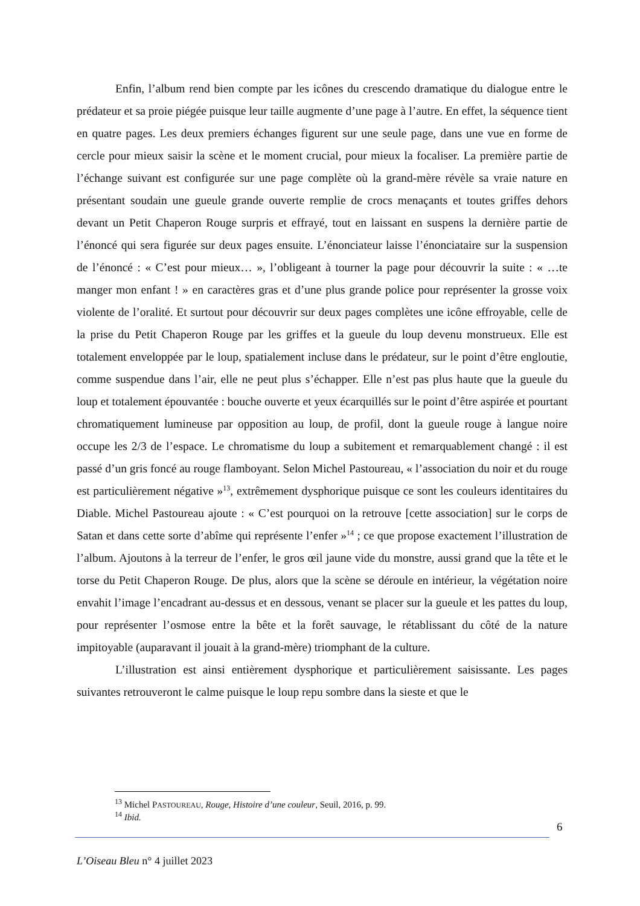Enfin, l’album rend bien compte par les icônes du crescendo dramatique du dialogue entre le prédateur et sa proie piégée puisque leur taille augmente d’une page à l’autre. En effet, la séquence tient en quatre pages. Les deux premiers échanges figurent sur une seule page, dans une vue en forme de cercle pour mieux saisir la scène et le moment crucial, pour mieux la focaliser. La première partie de l’échange suivant est configurée sur une page complète où la grand-mère révèle sa vraie nature en présentant soudain une gueule grande ouverte remplie de crocs menaçants et toutes griffes dehors devant un Petit Chaperon Rouge surpris et effrayé, tout en laissant en suspens la dernière partie de l’énoncé qui sera figurée sur deux pages ensuite. L’énonciateur laisse l’énonciataire sur la suspension de l’énoncé : « C’est pour mieux… », l’obligeant à tourner la page pour découvrir la suite : « …te manger mon enfant ! » en caractères gras et d’une plus grande police pour représenter la grosse voix violente de l’oralité. Et surtout pour découvrir sur deux pages complètes une icône effroyable, celle de la prise du Petit Chaperon Rouge par les griffes et la gueule du loup devenu monstrueux. Elle est totalement enveloppée par le loup, spatialement incluse dans le prédateur, sur le point d’être engloutie, comme suspendue dans l’air, elle ne peut plus s’échapper. Elle n’est pas plus haute que la gueule du loup et totalement épouvantée : bouche ouverte et yeux écarquillés sur le point d’être aspirée et pourtant chromatiquement lumineuse par opposition au loup, de profil, dont la gueule rouge à langue noire occupe les 2/3 de l’espace. Le chromatisme du loup a subitement et remarquablement changé : il est passé d’un gris foncé au rouge flamboyant. Selon Michel Pastoureau, « l’association du noir et du rouge est particulièrement négative »<sup>13</sup>, extrêmement dysphorique puisque ce sont les couleurs identitaires du Diable. Michel Pastoureau ajoute : « C’est pourquoi on la retrouve [cette association] sur le corps de Satan et dans cette sorte d’abîme qui représente l’enfer »<sup>14</sup> ; ce que propose exactement l’illustration de l’album. Ajoutons à la terreur de l’enfer, le gros œil jaune vide du monstre, aussi grand que la tête et le torse du Petit Chaperon Rouge. De plus, alors que la scène se déroule en intérieur, la végétation noire envahit l’image l’encadrant au-dessus et en dessous, venant se placer sur la gueule et les pattes du loup, pour représenter l’osmose entre la bête et la forêt sauvage, le rétablissant du côté de la nature impitoyable (auparavant il jouait à la grand-mère) triomphant de la culture.
L’illustration est ainsi entièrement dysphorique et particulièrement saisissante. Les pages suivantes retrouveront le calme puisque le loup repu sombre dans la sieste et que le
<sup>13</sup> Michel PASTOUREAU, Rouge, Histoire d’une couleur, Seuil, 2016, p. 99.
<sup>14</sup> Ibid.
6
L’Oiseau Bleu n° 4 juillet 2023